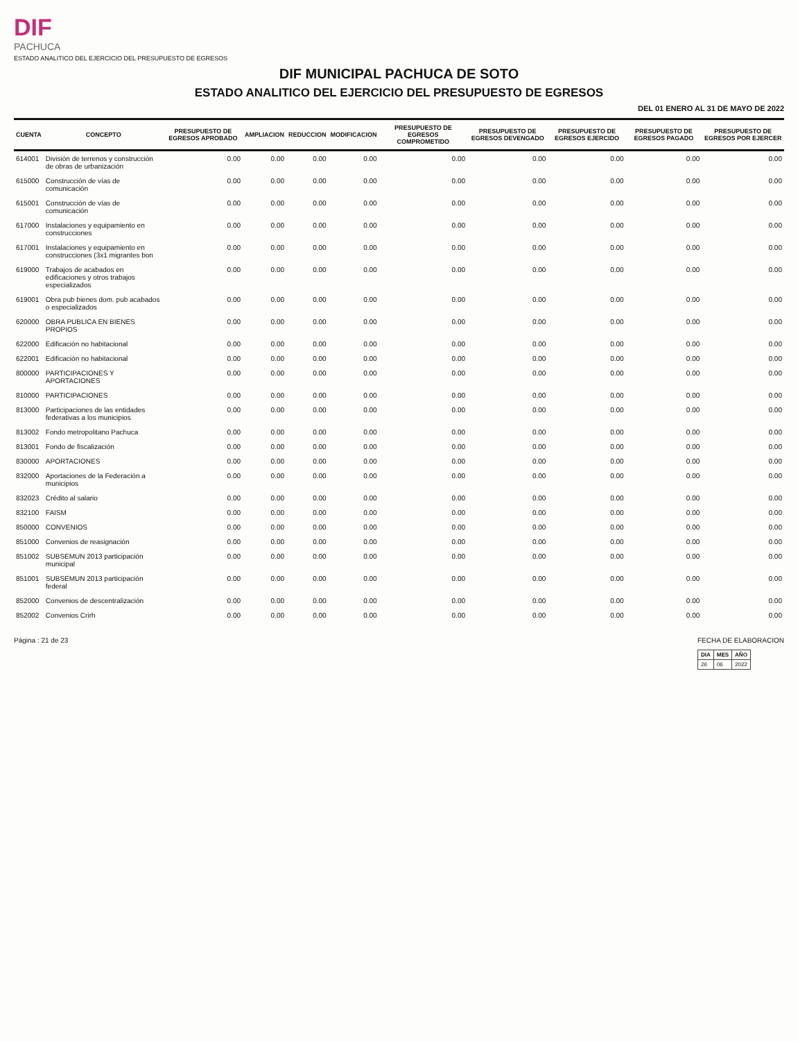DIF
PACHUCA
ESTADO ANALITICO DEL EJERCICIO DEL PRESUPUESTO DE EGRESOS
DIF MUNICIPAL PACHUCA DE SOTO
ESTADO ANALITICO DEL EJERCICIO DEL PRESUPUESTO DE EGRESOS
DEL 01 ENERO AL 31 DE MAYO DE 2022
| CUENTA | CONCEPTO | PRESUPUESTO DE EGRESOS APROBADO | AMPLIACION | REDUCCION | MODIFICACION | PRESUPUESTO DE EGRESOS COMPROMETIDO | PRESUPUESTO DE EGRESOS DEVENGADO | PRESUPUESTO DE EGRESOS EJERCIDO | PRESUPUESTO DE EGRESOS PAGADO | PRESUPUESTO DE EGRESOS POR EJERCER |
| --- | --- | --- | --- | --- | --- | --- | --- | --- | --- | --- |
| 614001 | División de terrenos y construcción de obras de urbanización | 0.00 | 0.00 | 0.00 | 0.00 | 0.00 | 0.00 | 0.00 | 0.00 | 0.00 |
| 615000 | Construcción de vías de comunicación | 0.00 | 0.00 | 0.00 | 0.00 | 0.00 | 0.00 | 0.00 | 0.00 | 0.00 |
| 615001 | Construcción de vías de comunicación | 0.00 | 0.00 | 0.00 | 0.00 | 0.00 | 0.00 | 0.00 | 0.00 | 0.00 |
| 617000 | Instalaciones y equipamiento en construcciones | 0.00 | 0.00 | 0.00 | 0.00 | 0.00 | 0.00 | 0.00 | 0.00 | 0.00 |
| 617001 | Instalaciones y equipamiento en construcciones (3x1 migrantes bon | 0.00 | 0.00 | 0.00 | 0.00 | 0.00 | 0.00 | 0.00 | 0.00 | 0.00 |
| 619000 | Trabajos de acabados en edificaciones y otros trabajos especializados | 0.00 | 0.00 | 0.00 | 0.00 | 0.00 | 0.00 | 0.00 | 0.00 | 0.00 |
| 619001 | Obra pub bienes dom. pub acabados o especializados | 0.00 | 0.00 | 0.00 | 0.00 | 0.00 | 0.00 | 0.00 | 0.00 | 0.00 |
| 620000 | OBRA PUBLICA EN BIENES PROPIOS | 0.00 | 0.00 | 0.00 | 0.00 | 0.00 | 0.00 | 0.00 | 0.00 | 0.00 |
| 622000 | Edificación no habitacional | 0.00 | 0.00 | 0.00 | 0.00 | 0.00 | 0.00 | 0.00 | 0.00 | 0.00 |
| 622001 | Edificación no habitacional | 0.00 | 0.00 | 0.00 | 0.00 | 0.00 | 0.00 | 0.00 | 0.00 | 0.00 |
| 800000 | PARTICIPACIONES Y APORTACIONES | 0.00 | 0.00 | 0.00 | 0.00 | 0.00 | 0.00 | 0.00 | 0.00 | 0.00 |
| 810000 | PARTICIPACIONES | 0.00 | 0.00 | 0.00 | 0.00 | 0.00 | 0.00 | 0.00 | 0.00 | 0.00 |
| 813000 | Participaciones de las entidades federativas a los municipios | 0.00 | 0.00 | 0.00 | 0.00 | 0.00 | 0.00 | 0.00 | 0.00 | 0.00 |
| 813002 | Fondo metropolitano Pachuca | 0.00 | 0.00 | 0.00 | 0.00 | 0.00 | 0.00 | 0.00 | 0.00 | 0.00 |
| 813001 | Fondo de fiscalización | 0.00 | 0.00 | 0.00 | 0.00 | 0.00 | 0.00 | 0.00 | 0.00 | 0.00 |
| 830000 | APORTACIONES | 0.00 | 0.00 | 0.00 | 0.00 | 0.00 | 0.00 | 0.00 | 0.00 | 0.00 |
| 832000 | Aportaciones de la Federación a municipios | 0.00 | 0.00 | 0.00 | 0.00 | 0.00 | 0.00 | 0.00 | 0.00 | 0.00 |
| 832023 | Crédito al salario | 0.00 | 0.00 | 0.00 | 0.00 | 0.00 | 0.00 | 0.00 | 0.00 | 0.00 |
| 832100 | FAISM | 0.00 | 0.00 | 0.00 | 0.00 | 0.00 | 0.00 | 0.00 | 0.00 | 0.00 |
| 850000 | CONVENIOS | 0.00 | 0.00 | 0.00 | 0.00 | 0.00 | 0.00 | 0.00 | 0.00 | 0.00 |
| 851000 | Convenios de reasignación | 0.00 | 0.00 | 0.00 | 0.00 | 0.00 | 0.00 | 0.00 | 0.00 | 0.00 |
| 851002 | SUBSEMUN 2013 participación municipal | 0.00 | 0.00 | 0.00 | 0.00 | 0.00 | 0.00 | 0.00 | 0.00 | 0.00 |
| 851001 | SUBSEMUN 2013 participación federal | 0.00 | 0.00 | 0.00 | 0.00 | 0.00 | 0.00 | 0.00 | 0.00 | 0.00 |
| 852000 | Convenios de descentralización | 0.00 | 0.00 | 0.00 | 0.00 | 0.00 | 0.00 | 0.00 | 0.00 | 0.00 |
| 852002 | Convenios Crirh | 0.00 | 0.00 | 0.00 | 0.00 | 0.00 | 0.00 | 0.00 | 0.00 | 0.00 |
Página : 21 de 23 FECHA DE ELABORACION
| DIA | MES | AÑO |
| --- | --- | --- |
| 26 | 06 | 2022 |